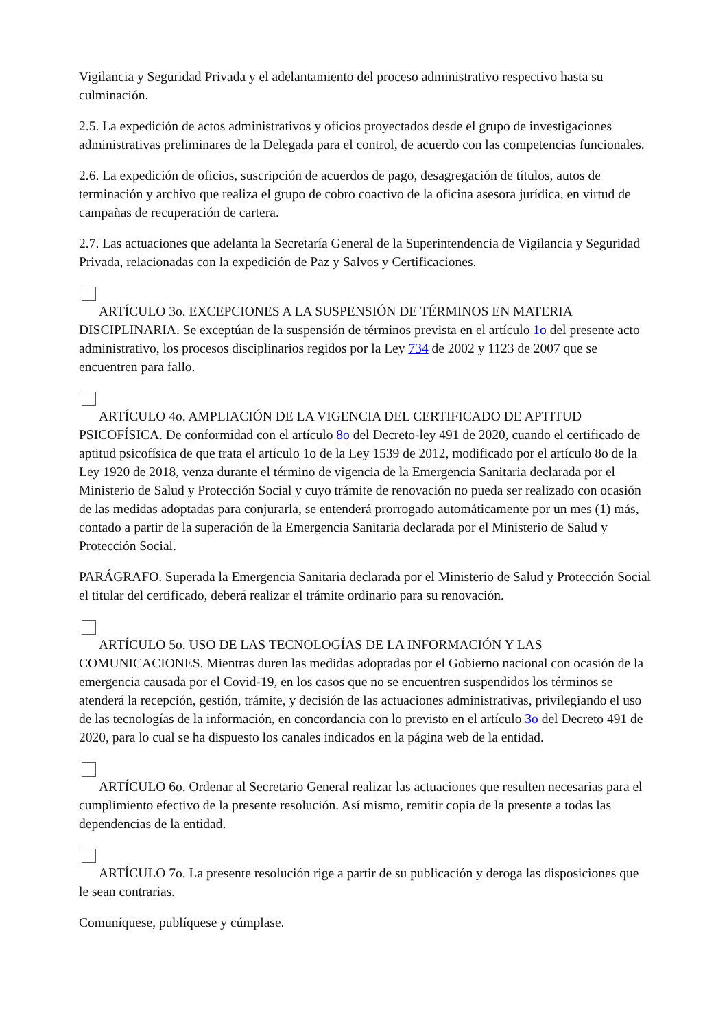Vigilancia y Seguridad Privada y el adelantamiento del proceso administrativo respectivo hasta su culminación.
2.5. La expedición de actos administrativos y oficios proyectados desde el grupo de investigaciones administrativas preliminares de la Delegada para el control, de acuerdo con las competencias funcionales.
2.6. La expedición de oficios, suscripción de acuerdos de pago, desagregación de títulos, autos de terminación y archivo que realiza el grupo de cobro coactivo de la oficina asesora jurídica, en virtud de campañas de recuperación de cartera.
2.7. Las actuaciones que adelanta la Secretaría General de la Superintendencia de Vigilancia y Seguridad Privada, relacionadas con la expedición de Paz y Salvos y Certificaciones.
ARTÍCULO 3o. EXCEPCIONES A LA SUSPENSIÓN DE TÉRMINOS EN MATERIA DISCIPLINARIA. Se exceptúan de la suspensión de términos prevista en el artículo 1o del presente acto administrativo, los procesos disciplinarios regidos por la Ley 734 de 2002 y 1123 de 2007 que se encuentren para fallo.
ARTÍCULO 4o. AMPLIACIÓN DE LA VIGENCIA DEL CERTIFICADO DE APTITUD PSICOFÍSICA. De conformidad con el artículo 8o del Decreto-ley 491 de 2020, cuando el certificado de aptitud psicofísica de que trata el artículo 1o de la Ley 1539 de 2012, modificado por el artículo 8o de la Ley 1920 de 2018, venza durante el término de vigencia de la Emergencia Sanitaria declarada por el Ministerio de Salud y Protección Social y cuyo trámite de renovación no pueda ser realizado con ocasión de las medidas adoptadas para conjurarla, se entenderá prorrogado automáticamente por un mes (1) más, contado a partir de la superación de la Emergencia Sanitaria declarada por el Ministerio de Salud y Protección Social.
PARÁGRAFO. Superada la Emergencia Sanitaria declarada por el Ministerio de Salud y Protección Social el titular del certificado, deberá realizar el trámite ordinario para su renovación.
ARTÍCULO 5o. USO DE LAS TECNOLOGÍAS DE LA INFORMACIÓN Y LAS COMUNICACIONES. Mientras duren las medidas adoptadas por el Gobierno nacional con ocasión de la emergencia causada por el Covid-19, en los casos que no se encuentren suspendidos los términos se atenderá la recepción, gestión, trámite, y decisión de las actuaciones administrativas, privilegiando el uso de las tecnologías de la información, en concordancia con lo previsto en el artículo 3o del Decreto 491 de 2020, para lo cual se ha dispuesto los canales indicados en la página web de la entidad.
ARTÍCULO 6o. Ordenar al Secretario General realizar las actuaciones que resulten necesarias para el cumplimiento efectivo de la presente resolución. Así mismo, remitir copia de la presente a todas las dependencias de la entidad.
ARTÍCULO 7o. La presente resolución rige a partir de su publicación y deroga las disposiciones que le sean contrarias.
Comuníquese, publíquese y cúmplase.